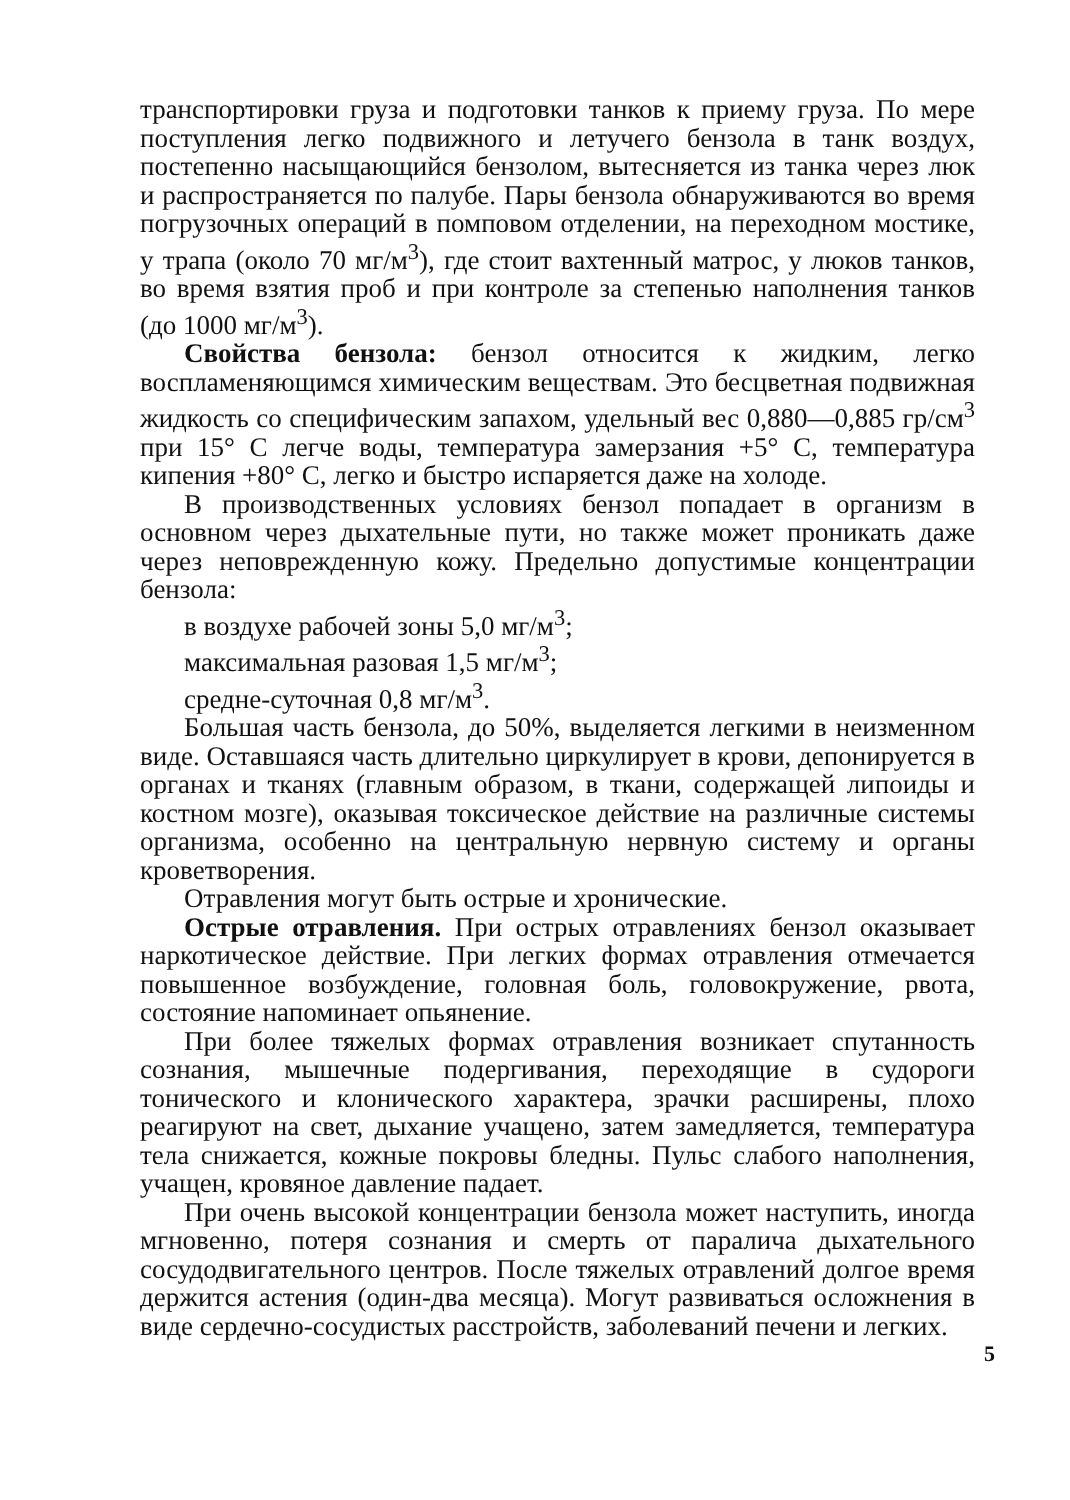транспортировки груза и подготовки танков к приему груза. По мере поступления легко подвижного и летучего бензола в танк воздух, постепенно насыщающийся бензолом, вытесняется из танка через люк и распространяется по палубе. Пары бензола обнаруживаются во время погрузочных операций в помповом отделении, на переходном мостике, у трапа (около 70 мг/м<sup>3</sup>), где стоит вахтенный матрос, у люков танков, во время взятия проб и при контроле за степенью наполнения танков (до 1000 мг/м<sup>3</sup>).
Свойства бензола: бензол относится к жидким, легко воспламеняющимся химическим веществам. Это бесцветная подвижная жидкость со специфическим запахом, удельный вес 0,880—0,885 гр/см<sup>3</sup> при 15° С легче воды, температура замерзания +5° С, температура кипения +80° С, легко и быстро испаряется даже на холоде.
В производственных условиях бензол попадает в организм в основном через дыхательные пути, но также может проникать даже через неповрежденную кожу. Предельно допустимые концентрации бензола:
в воздухе рабочей зоны 5,0 мг/м<sup>3</sup>;
максимальная разовая 1,5 мг/м<sup>3</sup>;
средне-суточная 0,8 мг/м<sup>3</sup>.
Большая часть бензола, до 50%, выделяется легкими в неизменном виде. Оставшаяся часть длительно циркулирует в крови, депонируется в органах и тканях (главным образом, в ткани, содержащей липоиды и костном мозге), оказывая токсическое действие на различные системы организма, особенно на центральную нервную систему и органы кроветворения.
Отравления могут быть острые и хронические.
Острые отравления. При острых отравлениях бензол оказывает наркотическое действие. При легких формах отравления отмечается повышенное возбуждение, головная боль, головокружение, рвота, состояние напоминает опьянение.
При более тяжелых формах отравления возникает спутанность сознания, мышечные подергивания, переходящие в судороги тонического и клонического характера, зрачки расширены, плохо реагируют на свет, дыхание учащено, затем замедляется, температура тела снижается, кожные покровы бледны. Пульс слабого наполнения, учащен, кровяное давление падает.
При очень высокой концентрации бензола может наступить, иногда мгновенно, потеря сознания и смерть от паралича дыхательного сосудодвигательного центров. После тяжелых отравлений долгое время держится астения (один-два месяца). Могут развиваться осложнения в виде сердечно-сосудистых расстройств, заболеваний печени и легких.
5